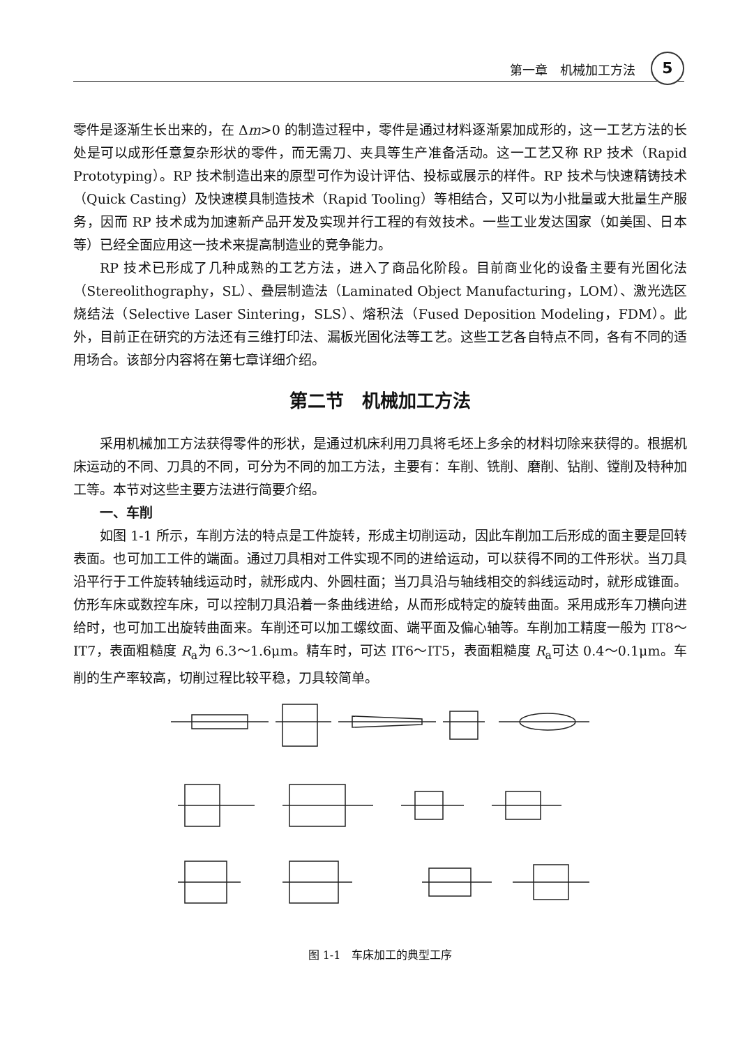第一章　机械加工方法 5
零件是逐渐生长出来的，在 Δm>0 的制造过程中，零件是通过材料逐渐累加成形的，这一工艺方法的长处是可以成形任意复杂形状的零件，而无需刀、夹具等生产准备活动。这一工艺又称 RP 技术（Rapid Prototyping）。RP 技术制造出来的原型可作为设计评估、投标或展示的样件。RP 技术与快速精铸技术（Quick Casting）及快速模具制造技术（Rapid Tooling）等相结合，又可以为小批量或大批量生产服务，因而 RP 技术成为加速新产品开发及实现并行工程的有效技术。一些工业发达国家（如美国、日本等）已经全面应用这一技术来提高制造业的竞争能力。
RP 技术已形成了几种成熟的工艺方法，进入了商品化阶段。目前商业化的设备主要有光固化法（Stereolithography，SL）、叠层制造法（Laminated Object Manufacturing，LOM）、激光选区烧结法（Selective Laser Sintering，SLS）、熔积法（Fused Deposition Modeling，FDM）。此外，目前正在研究的方法还有三维打印法、漏板光固化法等工艺。这些工艺各自特点不同，各有不同的适用场合。该部分内容将在第七章详细介绍。
第二节　机械加工方法
采用机械加工方法获得零件的形状，是通过机床利用刀具将毛坯上多余的材料切除来获得的。根据机床运动的不同、刀具的不同，可分为不同的加工方法，主要有：车削、铣削、磨削、钻削、镗削及特种加工等。本节对这些主要方法进行简要介绍。
一、车削
如图 1-1 所示，车削方法的特点是工件旋转，形成主切削运动，因此车削加工后形成的面主要是回转表面。也可加工工件的端面。通过刀具相对工件实现不同的进给运动，可以获得不同的工件形状。当刀具沿平行于工件旋转轴线运动时，就形成内、外圆柱面；当刀具沿与轴线相交的斜线运动时，就形成锥面。仿形车床或数控车床，可以控制刀具沿着一条曲线进给，从而形成特定的旋转曲面。采用成形车刀横向进给时，也可加工出旋转曲面来。车削还可以加工螺纹面、端平面及偏心轴等。车削加工精度一般为 IT8～IT7，表面粗糙度 R<sub>a</sub>为 6.3～1.6μm。精车时，可达 IT6～IT5，表面粗糙度 R<sub>a</sub>可达 0.4～0.1μm。车削的生产率较高，切削过程比较平稳，刀具较简单。
图 1-1　车床加工的典型工序